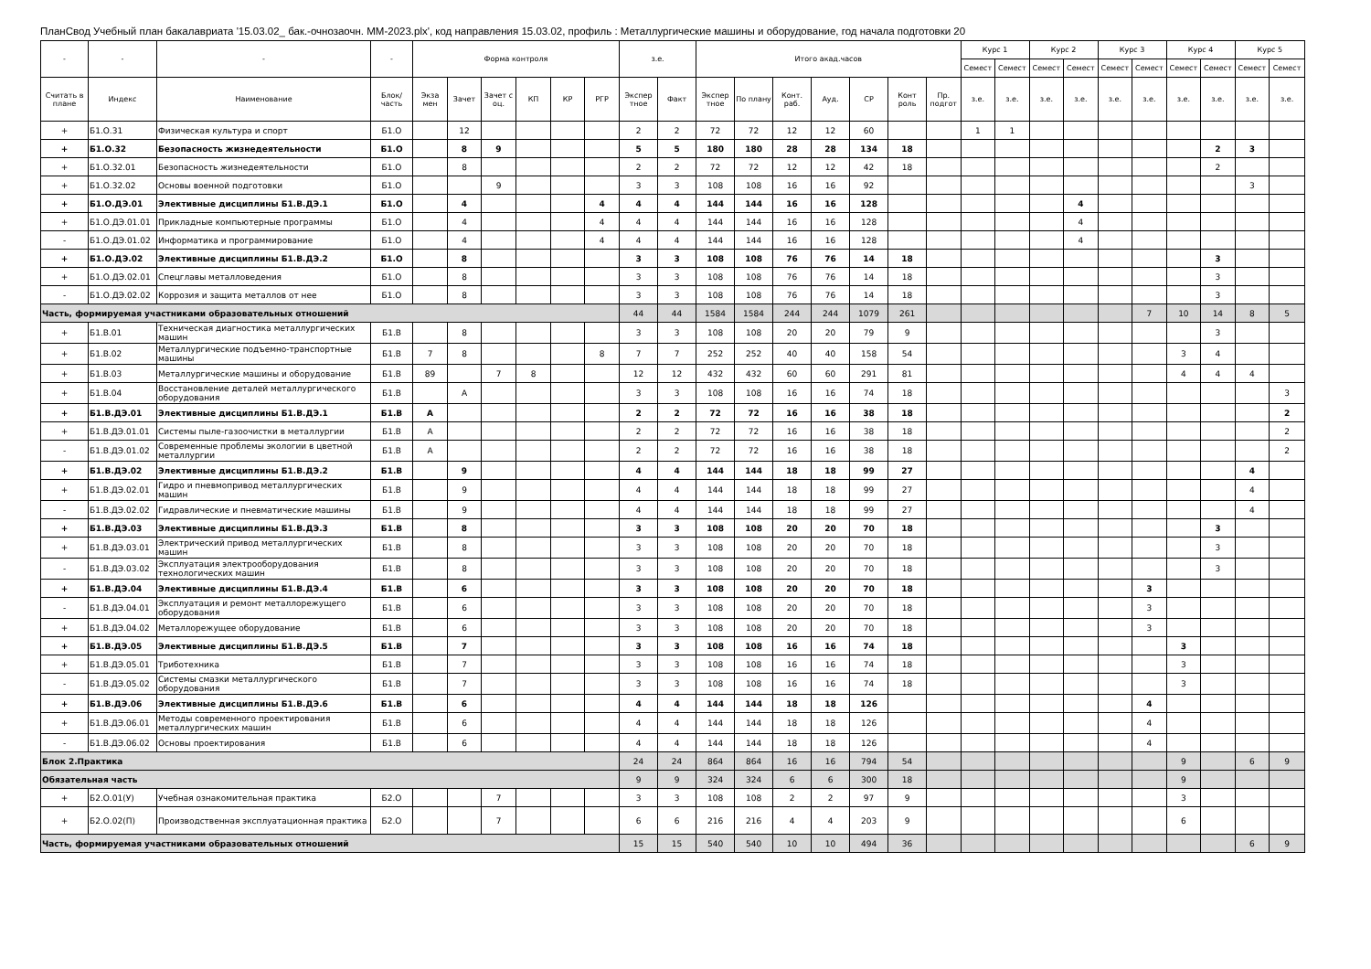ПланСвод Учебный план бакалавриата '15.03.02_ бак.-очнозаочн. ММ-2023.plx', код направления 15.03.02, профиль : Металлургические машины и оборудование, год начала подготовки 20
| - | - | - | - | Форма контроля | | | | | | з.е. | | Итого акад.часов | | | | | | | Курс 1 | | Курс 2 | | Курс 3 | | Курс 4 | | Курс 5 | |
| --- | --- | --- | --- | --- | --- | --- | --- | --- | --- | --- | --- | --- | --- | --- | --- | --- | --- | --- | --- | --- | --- | --- | --- | --- | --- | --- | --- | --- |
| | | | | | | | | | | | | | | | | | | | Семест | Семест | Семест | Семест | Семест | Семест | Семест | Семест | Семест | Семест |
| Считать в плане | Индекс | Наименование | Блок/ часть | Экза мен | Зачет | Зачет с оц. | КП | КР | РГР | Экспер тное | Факт | Экспер тное | По плану | Конт. раб. | Ауд. | СР | Конт роль | Пр. подгот | з.е. | з.е. | з.е. | з.е. | з.е. | з.е. | з.е. | з.е. | з.е. | з.е. |
| + | Б1.О.31 | Физическая культура и спорт | Б1.О | | 12 | | | | | 2 | 2 | 72 | 72 | 12 | 12 | 60 | | | 1 | 1 | | | | | | | | |
| + | Б1.О.32 | Безопасность жизнедеятельности | Б1.О | | 8 | 9 | | | | 5 | 5 | 180 | 180 | 28 | 28 | 134 | 18 | | | | | | | | | 2 | 3 | |
| + | Б1.О.32.01 | Безопасность жизнедеятельности | Б1.О | | 8 | | | | | 2 | 2 | 72 | 72 | 12 | 12 | 42 | 18 | | | | | | | | | 2 | | |
| + | Б1.О.32.02 | Основы военной подготовки | Б1.О | | | 9 | | | | 3 | 3 | 108 | 108 | 16 | 16 | 92 | | | | | | | | | | | 3 | |
| + | Б1.О.ДЭ.01 | Элективные дисциплины Б1.В.ДЭ.1 | Б1.О | | 4 | | | | 4 | 4 | 4 | 144 | 144 | 16 | 16 | 128 | | | | | | 4 | | | | | | |
| + | Б1.О.ДЭ.01.01 | Прикладные компьютерные программы | Б1.О | | 4 | | | | 4 | 4 | 4 | 144 | 144 | 16 | 16 | 128 | | | | | | 4 | | | | | | |
| - | Б1.О.ДЭ.01.02 | Информатика и программирование | Б1.О | | 4 | | | | 4 | 4 | 4 | 144 | 144 | 16 | 16 | 128 | | | | | | 4 | | | | | | |
| + | Б1.О.ДЭ.02 | Элективные дисциплины Б1.В.ДЭ.2 | Б1.О | | 8 | | | | | 3 | 3 | 108 | 108 | 76 | 76 | 14 | 18 | | | | | | | | | 3 | | |
| + | Б1.О.ДЭ.02.01 | Спецглавы металловедения | Б1.О | | 8 | | | | | 3 | 3 | 108 | 108 | 76 | 76 | 14 | 18 | | | | | | | | | 3 | | |
| - | Б1.О.ДЭ.02.02 | Коррозия и защита металлов от нее | Б1.О | | 8 | | | | | 3 | 3 | 108 | 108 | 76 | 76 | 14 | 18 | | | | | | | | | 3 | | |
| Часть, формируемая участниками образовательных отношений | | | | | | | | | | 44 | 44 | 1584 | 1584 | 244 | 244 | 1079 | 261 | | | | | | | 7 | 10 | 14 | 8 | 5 |
| + | Б1.В.01 | Техническая диагностика металлургических машин | Б1.В | | 8 | | | | | 3 | 3 | 108 | 108 | 20 | 20 | 79 | 9 | | | | | | | | | 3 | | |
| + | Б1.В.02 | Металлургические подъемно-транспортные машины | Б1.В | 7 | 8 | | | | 8 | 7 | 7 | 252 | 252 | 40 | 40 | 158 | 54 | | | | | | | | 3 | 4 | | |
| + | Б1.В.03 | Металлургические машины и оборудование | Б1.В | 89 | | 7 | 8 | | | 12 | 12 | 432 | 432 | 60 | 60 | 291 | 81 | | | | | | | | 4 | 4 | 4 | |
| + | Б1.В.04 | Восстановление деталей металлургического оборудования | Б1.В | | А | | | | | 3 | 3 | 108 | 108 | 16 | 16 | 74 | 18 | | | | | | | | | | | 3 |
| + | Б1.В.ДЭ.01 | Элективные дисциплины Б1.В.ДЭ.1 | Б1.В | А | | | | | | 2 | 2 | 72 | 72 | 16 | 16 | 38 | 18 | | | | | | | | | | | 2 |
| + | Б1.В.ДЭ.01.01 | Системы пыле-газоочистки в металлургии | Б1.В | А | | | | | | 2 | 2 | 72 | 72 | 16 | 16 | 38 | 18 | | | | | | | | | | | 2 |
| - | Б1.В.ДЭ.01.02 | Современные проблемы экологии в цветной металлургии | Б1.В | А | | | | | | 2 | 2 | 72 | 72 | 16 | 16 | 38 | 18 | | | | | | | | | | | 2 |
| + | Б1.В.ДЭ.02 | Элективные дисциплины Б1.В.ДЭ.2 | Б1.В | | 9 | | | | | 4 | 4 | 144 | 144 | 18 | 18 | 99 | 27 | | | | | | | | | | 4 | |
| + | Б1.В.ДЭ.02.01 | Гидро и пневмопривод металлургических машин | Б1.В | | 9 | | | | | 4 | 4 | 144 | 144 | 18 | 18 | 99 | 27 | | | | | | | | | | 4 | |
| - | Б1.В.ДЭ.02.02 | Гидравлические и пневматические машины | Б1.В | | 9 | | | | | 4 | 4 | 144 | 144 | 18 | 18 | 99 | 27 | | | | | | | | | | 4 | |
| + | Б1.В.ДЭ.03 | Элективные дисциплины Б1.В.ДЭ.3 | Б1.В | | 8 | | | | | 3 | 3 | 108 | 108 | 20 | 20 | 70 | 18 | | | | | | | | | 3 | | |
| + | Б1.В.ДЭ.03.01 | Электрический привод металлургических машин | Б1.В | | 8 | | | | | 3 | 3 | 108 | 108 | 20 | 20 | 70 | 18 | | | | | | | | | 3 | | |
| - | Б1.В.ДЭ.03.02 | Эксплуатация электрооборудования технологических машин | Б1.В | | 8 | | | | | 3 | 3 | 108 | 108 | 20 | 20 | 70 | 18 | | | | | | | | | 3 | | |
| + | Б1.В.ДЭ.04 | Элективные дисциплины Б1.В.ДЭ.4 | Б1.В | | 6 | | | | | 3 | 3 | 108 | 108 | 20 | 20 | 70 | 18 | | | | | | | 3 | | | | |
| - | Б1.В.ДЭ.04.01 | Эксплуатация и ремонт металлорежущего оборудования | Б1.В | | 6 | | | | | 3 | 3 | 108 | 108 | 20 | 20 | 70 | 18 | | | | | | | 3 | | | | |
| + | Б1.В.ДЭ.04.02 | Металлорежущее оборудование | Б1.В | | 6 | | | | | 3 | 3 | 108 | 108 | 20 | 20 | 70 | 18 | | | | | | | 3 | | | | |
| + | Б1.В.ДЭ.05 | Элективные дисциплины Б1.В.ДЭ.5 | Б1.В | | 7 | | | | | 3 | 3 | 108 | 108 | 16 | 16 | 74 | 18 | | | | | | | | 3 | | | |
| + | Б1.В.ДЭ.05.01 | Триботехника | Б1.В | | 7 | | | | | 3 | 3 | 108 | 108 | 16 | 16 | 74 | 18 | | | | | | | | 3 | | | |
| - | Б1.В.ДЭ.05.02 | Системы смазки металлургического оборудования | Б1.В | | 7 | | | | | 3 | 3 | 108 | 108 | 16 | 16 | 74 | 18 | | | | | | | | 3 | | | |
| + | Б1.В.ДЭ.06 | Элективные дисциплины Б1.В.ДЭ.6 | Б1.В | | 6 | | | | | 4 | 4 | 144 | 144 | 18 | 18 | 126 | | | | | | | | 4 | | | | |
| + | Б1.В.ДЭ.06.01 | Методы современного проектирования металлургических машин | Б1.В | | 6 | | | | | 4 | 4 | 144 | 144 | 18 | 18 | 126 | | | | | | | | 4 | | | | |
| - | Б1.В.ДЭ.06.02 | Основы проектирования | Б1.В | | 6 | | | | | 4 | 4 | 144 | 144 | 18 | 18 | 126 | | | | | | | | 4 | | | | |
| Блок 2.Практика | | | | | | | | | | 24 | 24 | 864 | 864 | 16 | 16 | 794 | 54 | | | | | | | | 9 | | 6 | 9 |
| Обязательная часть | | | | | | | | | | 9 | 9 | 324 | 324 | 6 | 6 | 300 | 18 | | | | | | | | 9 | | | |
| + | Б2.О.01(У) | Учебная ознакомительная практика | Б2.О | | | 7 | | | | 3 | 3 | 108 | 108 | 2 | 2 | 97 | 9 | | | | | | | | 3 | | | |
| + | Б2.О.02(П) | Производственная эксплуатационная практика | Б2.О | | | 7 | | | | 6 | 6 | 216 | 216 | 4 | 4 | 203 | 9 | | | | | | | | 6 | | | |
| Часть, формируемая участниками образовательных отношений | | | | | | | | | | 15 | 15 | 540 | 540 | 10 | 10 | 494 | 36 | | | | | | | | | | 6 | 9 |